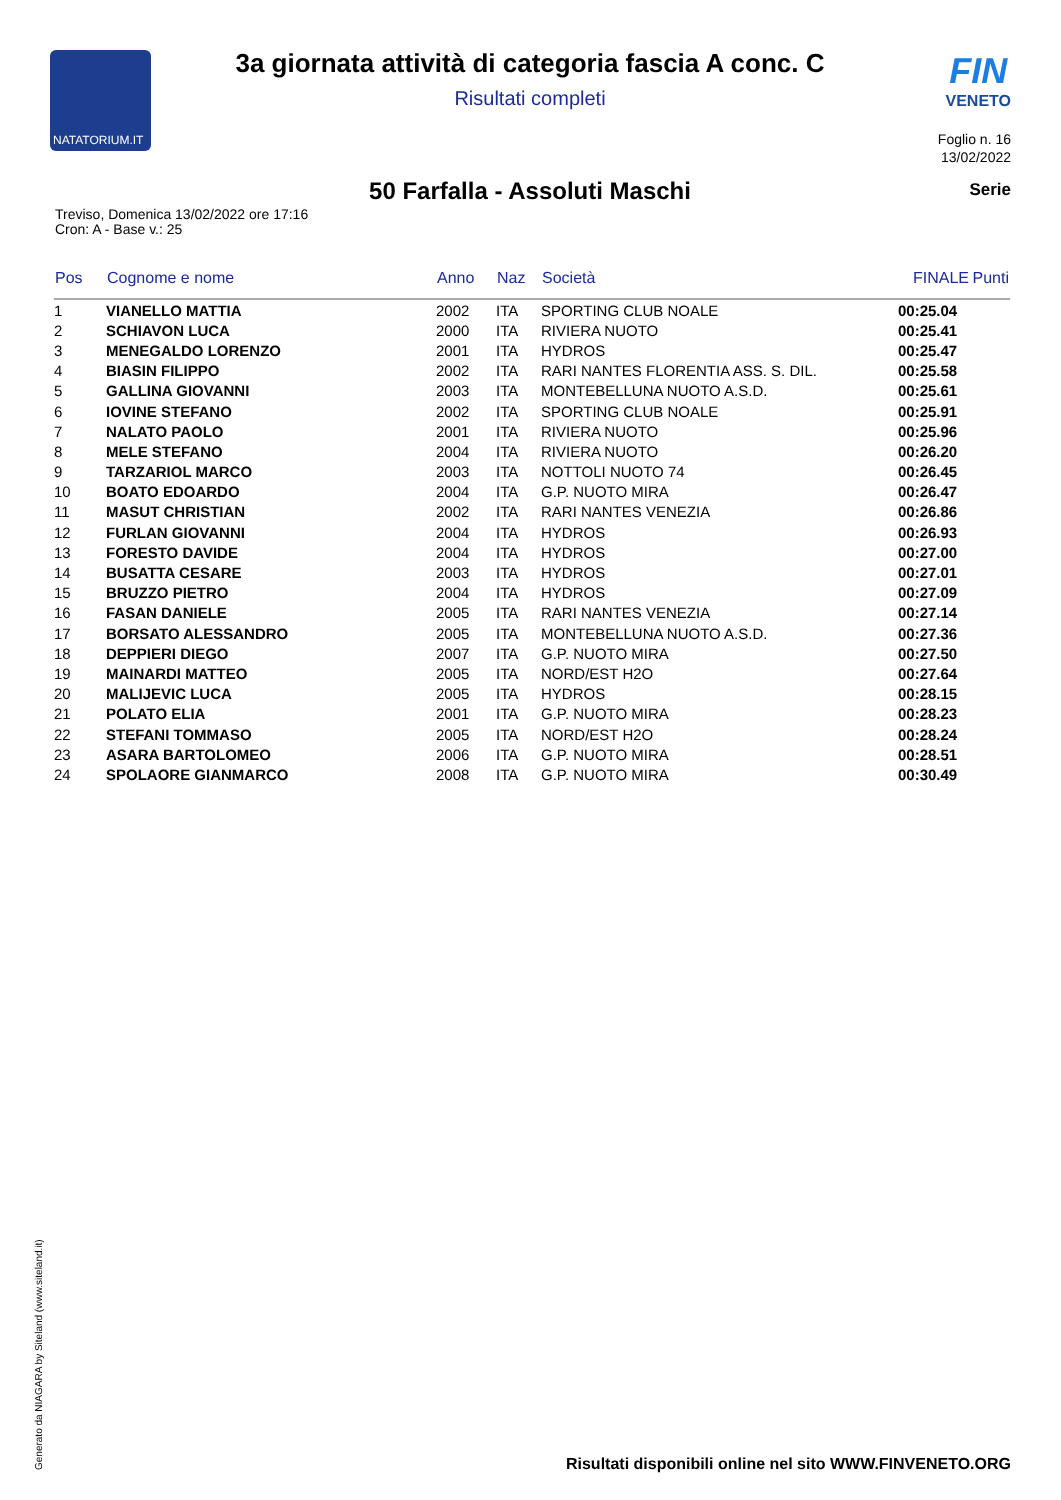NATATORIUM.IT
3a giornata attività di categoria fascia A conc. C
Risultati completi
FIN
VENETO
Foglio n. 16
13/02/2022
50 Farfalla - Assoluti Maschi Serie
Treviso, Domenica 13/02/2022 ore 17:16
Cron: A - Base v.: 25
| Pos | Cognome e nome | Anno | Naz | Società | FINALE | Punti |
| --- | --- | --- | --- | --- | --- | --- |
| 1 | VIANELLO MATTIA | 2002 | ITA | SPORTING CLUB NOALE | 00:25.04 | |
| 2 | SCHIAVON LUCA | 2000 | ITA | RIVIERA NUOTO | 00:25.41 | |
| 3 | MENEGALDO LORENZO | 2001 | ITA | HYDROS | 00:25.47 | |
| 4 | BIASIN FILIPPO | 2002 | ITA | RARI NANTES FLORENTIA ASS. S. DIL. | 00:25.58 | |
| 5 | GALLINA GIOVANNI | 2003 | ITA | MONTEBELLUNA NUOTO A.S.D. | 00:25.61 | |
| 6 | IOVINE STEFANO | 2002 | ITA | SPORTING CLUB NOALE | 00:25.91 | |
| 7 | NALATO PAOLO | 2001 | ITA | RIVIERA NUOTO | 00:25.96 | |
| 8 | MELE STEFANO | 2004 | ITA | RIVIERA NUOTO | 00:26.20 | |
| 9 | TARZARIOL MARCO | 2003 | ITA | NOTTOLI NUOTO 74 | 00:26.45 | |
| 10 | BOATO EDOARDO | 2004 | ITA | G.P. NUOTO MIRA | 00:26.47 | |
| 11 | MASUT CHRISTIAN | 2002 | ITA | RARI NANTES VENEZIA | 00:26.86 | |
| 12 | FURLAN GIOVANNI | 2004 | ITA | HYDROS | 00:26.93 | |
| 13 | FORESTO DAVIDE | 2004 | ITA | HYDROS | 00:27.00 | |
| 14 | BUSATTA CESARE | 2003 | ITA | HYDROS | 00:27.01 | |
| 15 | BRUZZO PIETRO | 2004 | ITA | HYDROS | 00:27.09 | |
| 16 | FASAN DANIELE | 2005 | ITA | RARI NANTES VENEZIA | 00:27.14 | |
| 17 | BORSATO ALESSANDRO | 2005 | ITA | MONTEBELLUNA NUOTO A.S.D. | 00:27.36 | |
| 18 | DEPPIERI DIEGO | 2007 | ITA | G.P. NUOTO MIRA | 00:27.50 | |
| 19 | MAINARDI MATTEO | 2005 | ITA | NORD/EST H2O | 00:27.64 | |
| 20 | MALIJEVIC LUCA | 2005 | ITA | HYDROS | 00:28.15 | |
| 21 | POLATO ELIA | 2001 | ITA | G.P. NUOTO MIRA | 00:28.23 | |
| 22 | STEFANI TOMMASO | 2005 | ITA | NORD/EST H2O | 00:28.24 | |
| 23 | ASARA BARTOLOMEO | 2006 | ITA | G.P. NUOTO MIRA | 00:28.51 | |
| 24 | SPOLAORE GIANMARCO | 2008 | ITA | G.P. NUOTO MIRA | 00:30.49 | |
Generato da NIAGARA by Siteland (www.siteland.it)
Risultati disponibili online nel sito WWW.FINVENETO.ORG